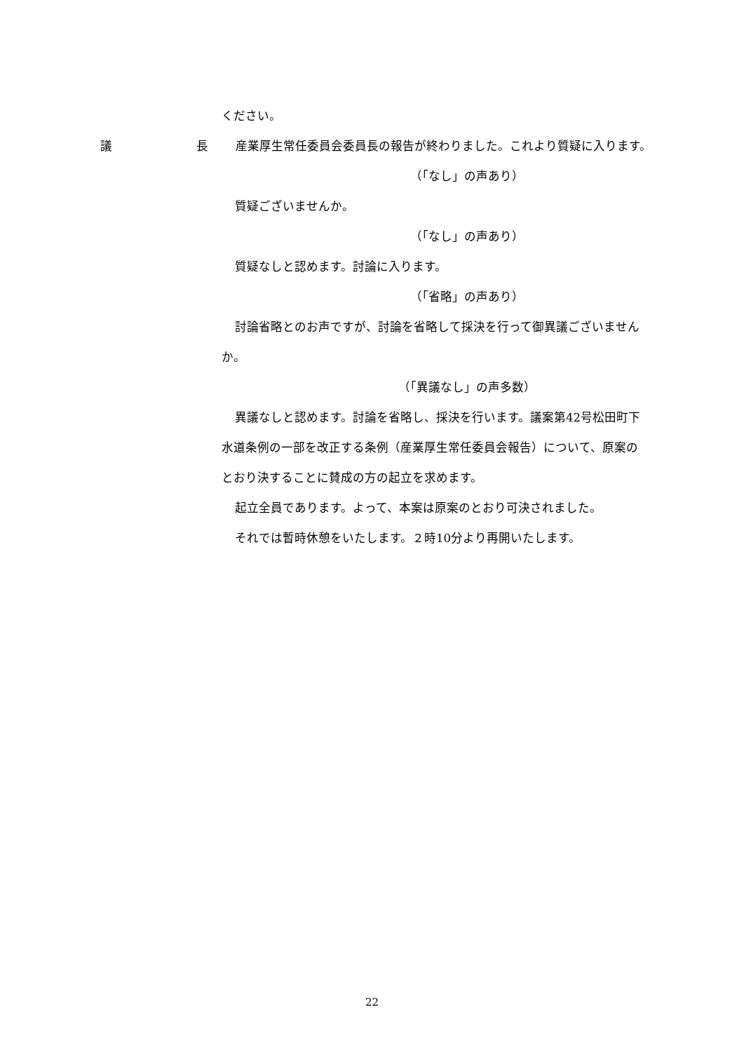ください。
議 長 産業厚生常任委員会委員長の報告が終わりました。これより質疑に入ります。
（「なし」の声あり）
質疑ございませんか。
（「なし」の声あり）
質疑なしと認めます。討論に入ります。
（「省略」の声あり）
討論省略とのお声ですが、討論を省略して採決を行って御異議ございません
か。
（「異議なし」の声多数）
異議なしと認めます。討論を省略し、採決を行います。議案第42号松田町下
水道条例の一部を改正する条例（産業厚生常任委員会報告）について、原案の
とおり決することに賛成の方の起立を求めます。
起立全員であります。よって、本案は原案のとおり可決されました。
それでは暫時休憩をいたします。２時10分より再開いたします。
22